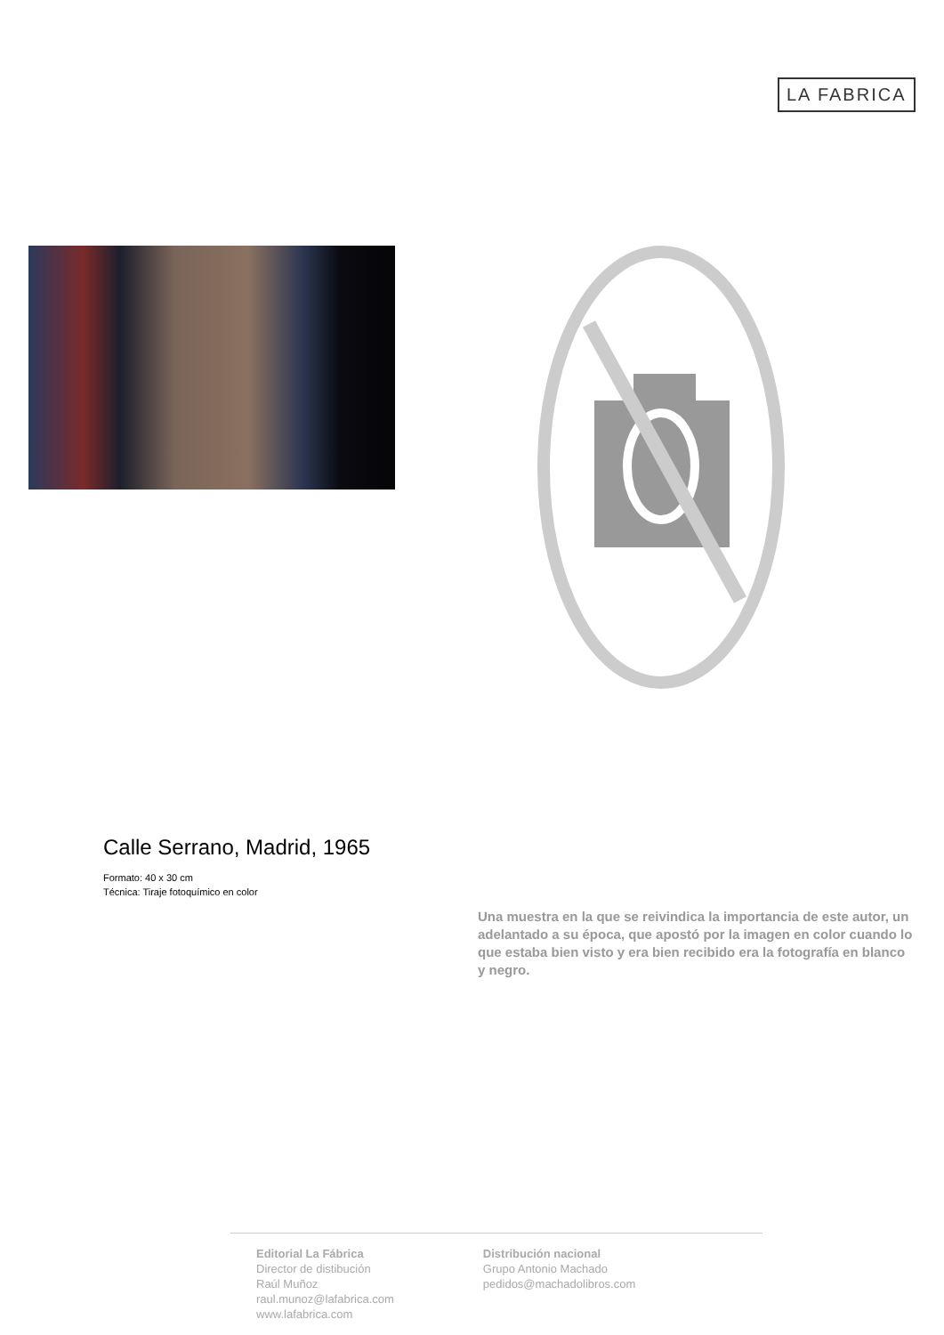LA FABRICA
Calle Serrano, Madrid, 1965
Formato: 40 x 30 cm
Técnica: Tiraje fotoquímico en color
Una muestra en la que se reivindica la importancia de este autor, un adelantado a su época, que apostó por la imagen en color cuando lo que estaba bien visto y era bien recibido era la fotografía en blanco y negro.
Editorial La Fábrica
Director de distibución
Raúl Muñoz
raul.munoz@lafabrica.com
www.lafabrica.com
Distribución nacional
Grupo Antonio Machado
pedidos@machadolibros.com